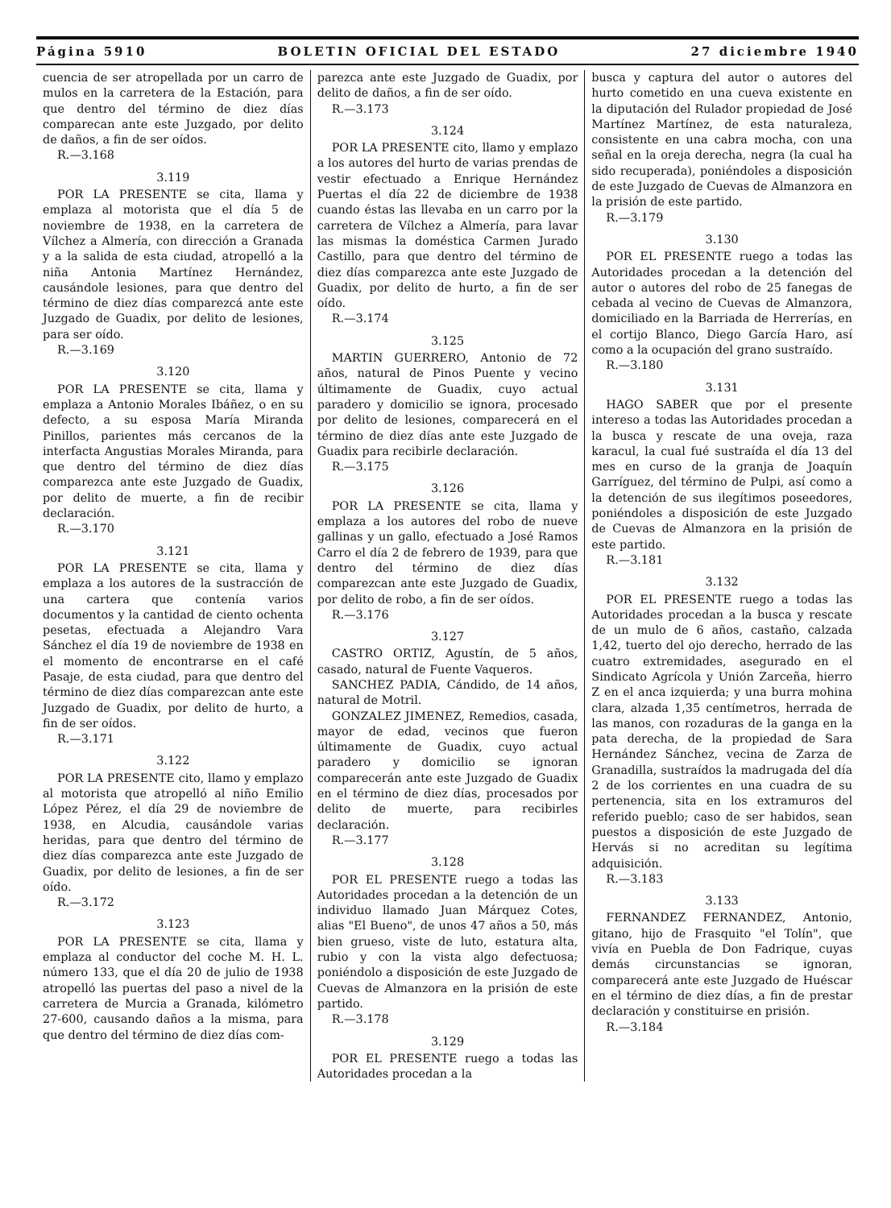Página 5910 BOLETIN OFICIAL DEL ESTADO 27 diciembre 1940
cuencia de ser atropellada por un carro de mulos en la carretera de la Estación, para que dentro del término de diez días comparecan ante este Juzgado, por delito de daños, a fin de ser oídos.
R.—3.168
3.119
POR LA PRESENTE se cita, llama y emplaza al motorista que el día 5 de noviembre de 1938, en la carretera de Vílchez a Almería, con dirección a Granada y a la salida de esta ciudad, atropelló a la niña Antonia Martínez Hernández, causándole lesiones, para que dentro del término de diez días comparezcá ante este Juzgado de Guadix, por delito de lesiones, para ser oído.
R.—3.169
3.120
POR LA PRESENTE se cita, llama y emplaza a Antonio Morales Ibáñez, o en su defecto, a su esposa María Miranda Pinillos, parientes más cercanos de la interfacta Angustias Morales Miranda, para que dentro del término de diez días comparezca ante este Juzgado de Guadix, por delito de muerte, a fin de recibir declaración.
R.—3.170
3.121
POR LA PRESENTE se cita, llama y emplaza a los autores de la sustracción de una cartera que contenía varios documentos y la cantidad de ciento ochenta pesetas, efectuada a Alejandro Vara Sánchez el día 19 de noviembre de 1938 en el momento de encontrarse en el café Pasaje, de esta ciudad, para que dentro del término de diez días comparezcan ante este Juzgado de Guadix, por delito de hurto, a fin de ser oídos.
R.—3.171
3.122
POR LA PRESENTE cito, llamo y emplazo al motorista que atropelló al niño Emilio López Pérez, el día 29 de noviembre de 1938, en Alcudia, causándole varias heridas, para que dentro del término de diez días comparezca ante este Juzgado de Guadix, por delito de lesiones, a fin de ser oído.
R.—3.172
3.123
POR LA PRESENTE se cita, llama y emplaza al conductor del coche M. H. L. número 133, que el día 20 de julio de 1938 atropelló las puertas del paso a nivel de la carretera de Murcia a Granada, kilómetro 27-600, causando daños a la misma, para que dentro del término de diez días com-
parezca ante este Juzgado de Guadix, por delito de daños, a fin de ser oído.
R.—3.173
3.124
POR LA PRESENTE cito, llamo y emplazo a los autores del hurto de varias prendas de vestir efectuado a Enrique Hernández Puertas el día 22 de diciembre de 1938 cuando éstas las llevaba en un carro por la carretera de Vílchez a Almería, para lavar las mismas la doméstica Carmen Jurado Castillo, para que dentro del término de diez días comparezca ante este Juzgado de Guadix, por delito de hurto, a fin de ser oído.
R.—3.174
3.125
MARTIN GUERRERO, Antonio de 72 años, natural de Pinos Puente y vecino últimamente de Guadix, cuyo actual paradero y domicilio se ignora, procesado por delito de lesiones, comparecerá en el término de diez días ante este Juzgado de Guadix para recibirle declaración.
R.—3.175
3.126
POR LA PRESENTE se cita, llama y emplaza a los autores del robo de nueve gallinas y un gallo, efectuado a José Ramos Carro el día 2 de febrero de 1939, para que dentro del término de diez días comparezcan ante este Juzgado de Guadix, por delito de robo, a fin de ser oídos.
R.—3.176
3.127
CASTRO ORTIZ, Agustín, de 5 años, casado, natural de Fuente Vaqueros.
SANCHEZ PADIA, Cándido, de 14 años, natural de Motril.
GONZALEZ JIMENEZ, Remedios, casada, mayor de edad, vecinos que fueron últimamente de Guadix, cuyo actual paradero y domicilio se ignoran comparecerán ante este Juzgado de Guadix en el término de diez días, procesados por delito de muerte, para recibirles declaración.
R.—3.177
3.128
POR EL PRESENTE ruego a todas las Autoridades procedan a la detención de un individuo llamado Juan Márquez Cotes, alias "El Bueno", de unos 47 años a 50, más bien grueso, viste de luto, estatura alta, rubio y con la vista algo defectuosa; poniéndolo a disposición de este Juzgado de Cuevas de Almanzora en la prisión de este partido.
R.—3.178
3.129
POR EL PRESENTE ruego a todas las Autoridades procedan a la
busca y captura del autor o autores del hurto cometido en una cueva existente en la diputación del Rulador propiedad de José Martínez Martínez, de esta naturaleza, consistente en una cabra mocha, con una señal en la oreja derecha, negra (la cual ha sido recuperada), poniéndoles a disposición de este Juzgado de Cuevas de Almanzora en la prisión de este partido.
R.—3.179
3.130
POR EL PRESENTE ruego a todas las Autoridades procedan a la detención del autor o autores del robo de 25 fanegas de cebada al vecino de Cuevas de Almanzora, domiciliado en la Barriada de Herrerías, en el cortijo Blanco, Diego García Haro, así como a la ocupación del grano sustraído.
R.—3.180
3.131
HAGO SABER que por el presente intereso a todas las Autoridades procedan a la busca y rescate de una oveja, raza karacul, la cual fué sustraída el día 13 del mes en curso de la granja de Joaquín Garríguez, del término de Pulpi, así como a la detención de sus ilegítimos poseedores, poniéndoles a disposición de este Juzgado de Cuevas de Almanzora en la prisión de este partido.
R.—3.181
3.132
POR EL PRESENTE ruego a todas las Autoridades procedan a la busca y rescate de un mulo de 6 años, castaño, calzada 1,42, tuerto del ojo derecho, herrado de las cuatro extremidades, asegurado en el Sindicato Agrícola y Unión Zarceña, hierro Z en el anca izquierda; y una burra mohina clara, alzada 1,35 centímetros, herrada de las manos, con rozaduras de la ganga en la pata derecha, de la propiedad de Sara Hernández Sánchez, vecina de Zarza de Granadilla, sustraídos la madrugada del día 2 de los corrientes en una cuadra de su pertenencia, sita en los extramuros del referido pueblo; caso de ser habidos, sean puestos a disposición de este Juzgado de Hervás si no acreditan su legítima adquisición.
R.—3.183
3.133
FERNANDEZ FERNANDEZ, Antonio, gitano, hijo de Frasquito "el Tolín", que vivía en Puebla de Don Fadrique, cuyas demás circunstancias se ignoran, comparecerá ante este Juzgado de Huéscar en el término de diez días, a fin de prestar declaración y constituirse en prisión.
R.—3.184